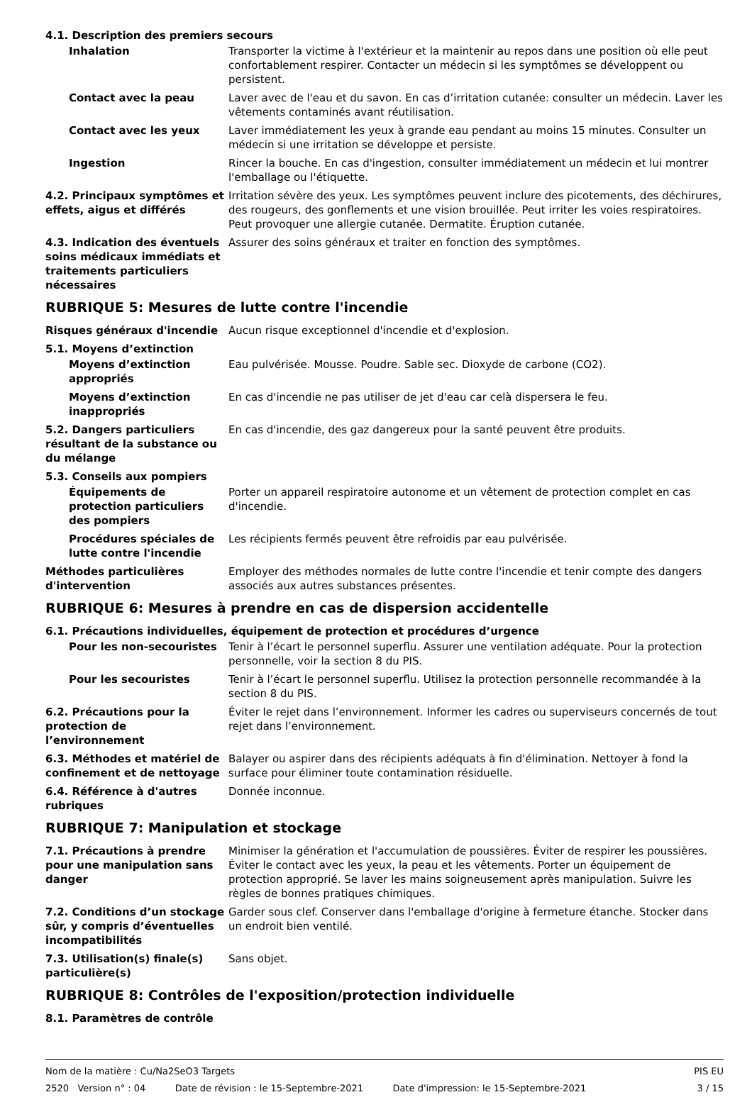4.1. Description des premiers secours
Inhalation Transporter la victime à l'extérieur et la maintenir au repos dans une position où elle peut confortablement respirer. Contacter un médecin si les symptômes se développent ou persistent.
Contact avec la peau Laver avec de l'eau et du savon. En cas d’irritation cutanée: consulter un médecin. Laver les vêtements contaminés avant réutilisation.
Contact avec les yeux Laver immédiatement les yeux à grande eau pendant au moins 15 minutes. Consulter un médecin si une irritation se développe et persiste.
Ingestion Rincer la bouche. En cas d'ingestion, consulter immédiatement un médecin et lui montrer l'emballage ou l'étiquette.
4.2. Principaux symptômes et effets, aigus et différés
Irritation sévère des yeux. Les symptômes peuvent inclure des picotements, des déchirures, des rougeurs, des gonflements et une vision brouillée. Peut irriter les voies respiratoires. Peut provoquer une allergie cutanée. Dermatite. Éruption cutanée.
4.3. Indication des éventuels soins médicaux immédiats et traitements particuliers nécessaires
Assurer des soins généraux et traiter en fonction des symptômes.
RUBRIQUE 5: Mesures de lutte contre l'incendie
Risques généraux d'incendie Aucun risque exceptionnel d'incendie et d'explosion.
5.1. Moyens d’extinction
Moyens d’extinction appropriés
Eau pulvérisée. Mousse. Poudre. Sable sec. Dioxyde de carbone (CO2).
Moyens d’extinction inappropriés
En cas d'incendie ne pas utiliser de jet d'eau car celà dispersera le feu.
5.2. Dangers particuliers résultant de la substance ou du mélange
En cas d'incendie, des gaz dangereux pour la santé peuvent être produits.
5.3. Conseils aux pompiers
Équipements de protection particuliers des pompiers
Porter un appareil respiratoire autonome et un vêtement de protection complet en cas d'incendie.
Procédures spéciales de lutte contre l'incendie
Les récipients fermés peuvent être refroidis par eau pulvérisée.
Méthodes particulières d'intervention
Employer des méthodes normales de lutte contre l'incendie et tenir compte des dangers associés aux autres substances présentes.
RUBRIQUE 6: Mesures à prendre en cas de dispersion accidentelle
6.1. Précautions individuelles, équipement de protection et procédures d’urgence
Pour les non-secouristes Tenir à l’écart le personnel superflu. Assurer une ventilation adéquate. Pour la protection personnelle, voir la section 8 du PIS.
Pour les secouristes Tenir à l’écart le personnel superflu. Utilisez la protection personnelle recommandée à la section 8 du PIS.
6.2. Précautions pour la protection de l’environnement
Éviter le rejet dans l’environnement. Informer les cadres ou superviseurs concernés de tout rejet dans l’environnement.
6.3. Méthodes et matériel de confinement et de nettoyage
Balayer ou aspirer dans des récipients adéquats à fin d'élimination. Nettoyer à fond la surface pour éliminer toute contamination résiduelle.
6.4. Référence à d'autres rubriques
Donnée inconnue.
RUBRIQUE 7: Manipulation et stockage
7.1. Précautions à prendre pour une manipulation sans danger
Minimiser la génération et l'accumulation de poussières. Éviter de respirer les poussières. Éviter le contact avec les yeux, la peau et les vêtements. Porter un équipement de protection approprié. Se laver les mains soigneusement après manipulation. Suivre les règles de bonnes pratiques chimiques.
7.2. Conditions d’un stockage sûr, y compris d’éventuelles incompatibilités
Garder sous clef. Conserver dans l'emballage d'origine à fermeture étanche. Stocker dans un endroit bien ventilé.
7.3. Utilisation(s) finale(s) particulière(s)
Sans objet.
RUBRIQUE 8: Contrôles de l'exposition/protection individuelle
8.1. Paramètres de contrôle
Nom de la matière : Cu/Na2SeO3 Targets PIS EU
2520 Version n° : 04 Date de révision : le 15-Septembre-2021 Date d'impression: le 15-Septembre-2021 3 / 15